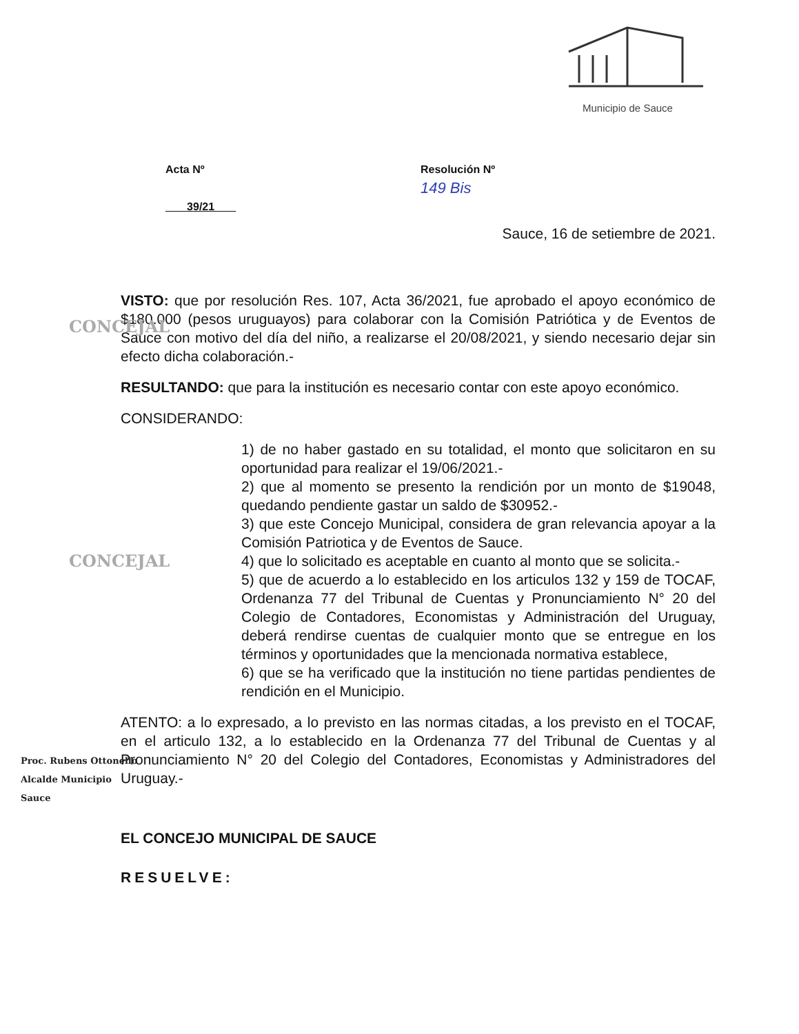Municipio de Sauce
Acta Nº
39/21
Resolución Nº
149 Bis
Sauce, 16 de setiembre de 2021.
VISTO: que por resolución Res. 107, Acta 36/2021, fue aprobado el apoyo económico de $180.000 (pesos uruguayos) para colaborar con la Comisión Patriótica y de Eventos de Sauce con motivo del día del niño, a realizarse el 20/08/2021, y siendo necesario dejar sin efecto dicha colaboración.-
RESULTANDO: que para la institución es necesario contar con este apoyo económico.
CONSIDERANDO:
1) de no haber gastado en su totalidad, el monto que solicitaron en su oportunidad para realizar el 19/06/2021.-
2) que al momento se presento la rendición por un monto de $19048, quedando pendiente gastar un saldo de $30952.-
3) que este Concejo Municipal, considera de gran relevancia apoyar a la Comisión Patriotica y de Eventos de Sauce.
4) que lo solicitado es aceptable en cuanto al monto que se solicita.-
5) que de acuerdo a lo establecido en los articulos 132 y 159 de TOCAF, Ordenanza 77 del Tribunal de Cuentas y Pronunciamiento N° 20 del Colegio de Contadores, Economistas y Administración del Uruguay, deberá rendirse cuentas de cualquier monto que se entregue en los términos y oportunidades que la mencionada normativa establece,
6) que se ha verificado que la institución no tiene partidas pendientes de rendición en el Municipio.
ATENTO: a lo expresado, a lo previsto en las normas citadas, a los previsto en el TOCAF, en el articulo 132, a lo establecido en la Ordenanza 77 del Tribunal de Cuentas y al Pronunciamiento N° 20 del Colegio del Contadores, Economistas y Administradores del Uruguay.-
EL CONCEJO MUNICIPAL DE SAUCE
RESUELVE:
Proc. Rubens Ottonello
Alcalde Municipio
Sauce
CONCEJAL
CONCEJAL